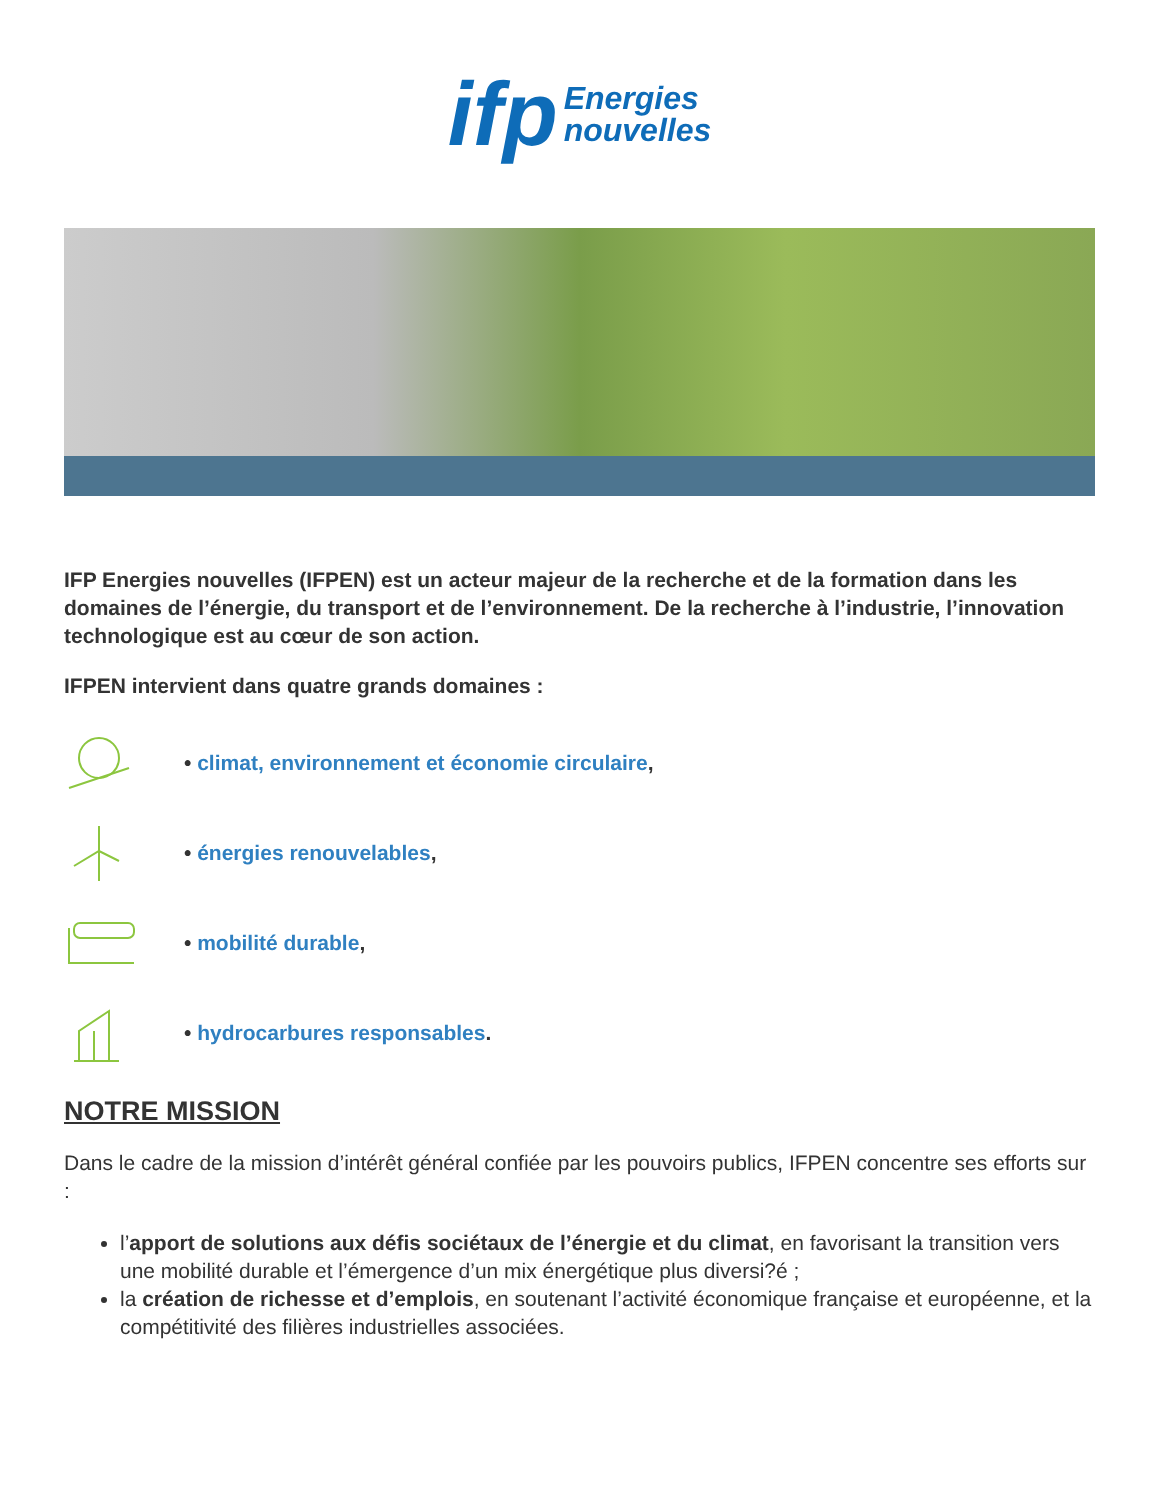ifp Energies
nouvelles
IFP Energies nouvelles (IFPEN) est un acteur majeur de la recherche et de la formation dans les domaines de l’énergie, du transport et de l’environnement. De la recherche à l’industrie, l’innovation technologique est au cœur de son action.
IFPEN intervient dans quatre grands domaines :
• climat, environnement et économie circulaire,
• énergies renouvelables,
• mobilité durable,
• hydrocarbures responsables.
NOTRE MISSION
Dans le cadre de la mission d’intérêt général confiée par les pouvoirs publics, IFPEN concentre ses efforts sur :
l’apport de solutions aux défis sociétaux de l’énergie et du climat, en favorisant la transition vers une mobilité durable et l’émergence d’un mix énergétique plus diversi?é ;
la création de richesse et d’emplois, en soutenant l’activité économique française et européenne, et la compétitivité des filières industrielles associées.